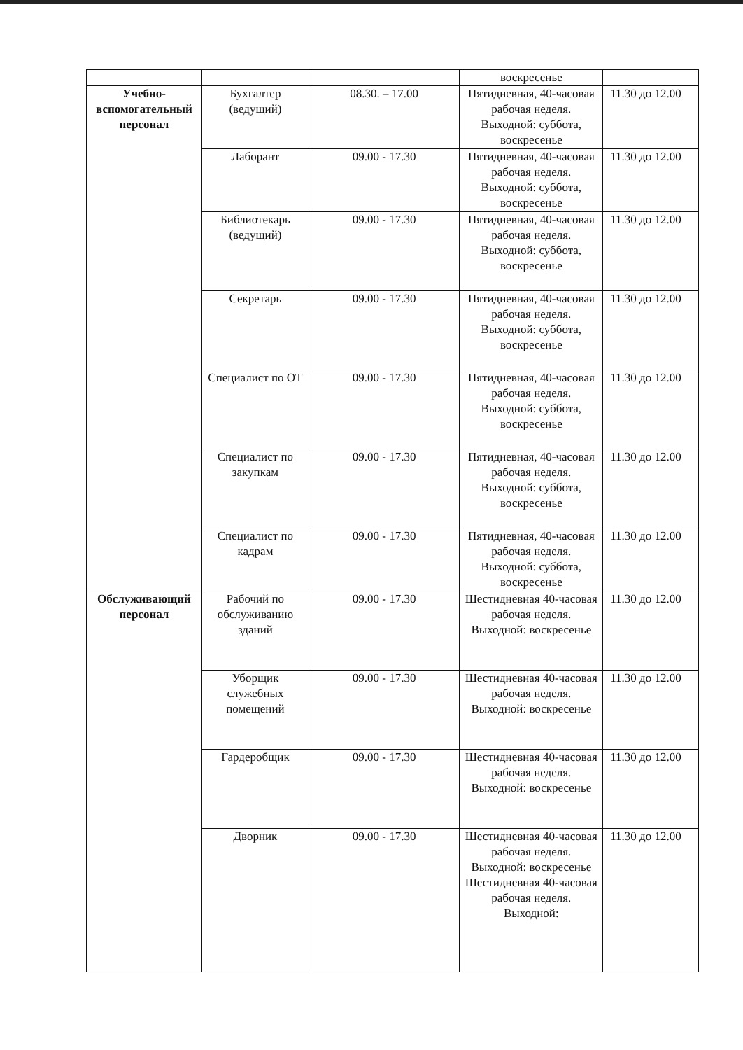| | | | воскресенье | |
| Учебно-вспомогательный персонал | Бухгалтер (ведущий) | 08.30. – 17.00 | Пятидневная, 40-часовая рабочая неделя. Выходной: суббота, воскресенье | 11.30 до 12.00 |
| | Лаборант | 09.00 - 17.30 | Пятидневная, 40-часовая рабочая неделя. Выходной: суббота, воскресенье | 11.30 до 12.00 |
| | Библиотекарь (ведущий) | 09.00 - 17.30 | Пятидневная, 40-часовая рабочая неделя. Выходной: суббота, воскресенье | 11.30 до 12.00 |
| | Секретарь | 09.00 - 17.30 | Пятидневная, 40-часовая рабочая неделя. Выходной: суббота, воскресенье | 11.30 до 12.00 |
| | Специалист по ОТ | 09.00 - 17.30 | Пятидневная, 40-часовая рабочая неделя. Выходной: суббота, воскресенье | 11.30 до 12.00 |
| | Специалист по закупкам | 09.00 - 17.30 | Пятидневная, 40-часовая рабочая неделя. Выходной: суббота, воскресенье | 11.30 до 12.00 |
| | Специалист по кадрам | 09.00 - 17.30 | Пятидневная, 40-часовая рабочая неделя. Выходной: суббота, воскресенье | 11.30 до 12.00 |
| Обслуживающий персонал | Рабочий по обслуживанию зданий | 09.00 - 17.30 | Шестидневная 40-часовая рабочая неделя. Выходной: воскресенье | 11.30 до 12.00 |
| | Уборщик служебных помещений | 09.00 - 17.30 | Шестидневная 40-часовая рабочая неделя. Выходной: воскресенье | 11.30 до 12.00 |
| | Гардеробщик | 09.00 - 17.30 | Шестидневная 40-часовая рабочая неделя. Выходной: воскресенье | 11.30 до 12.00 |
| | Дворник | 09.00 - 17.30 | Шестидневная 40-часовая рабочая неделя. Выходной: воскресенье Шестидневная 40-часовая рабочая неделя. Выходной: | 11.30 до 12.00 |